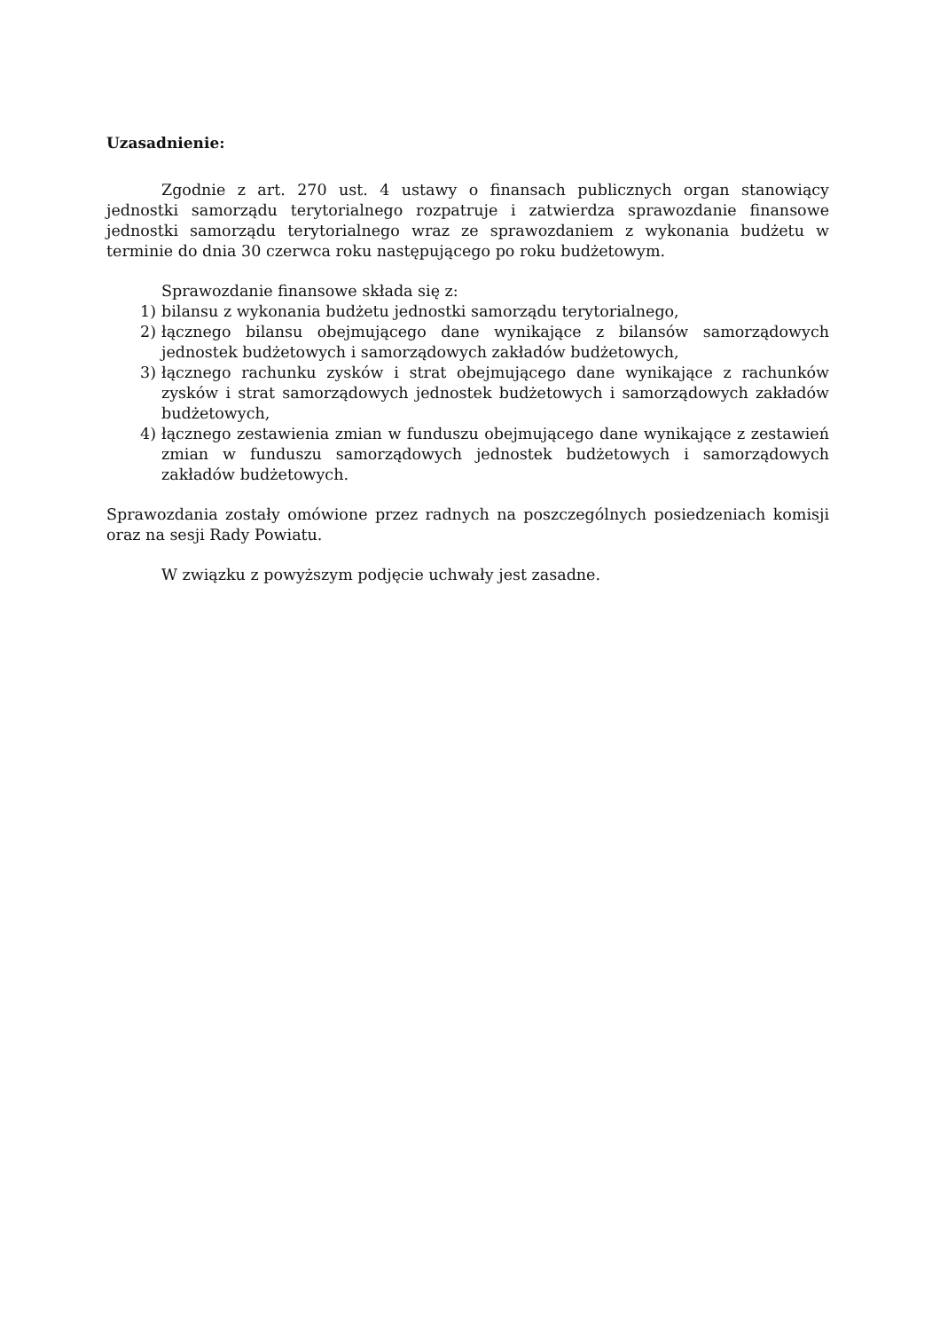Uzasadnienie:
Zgodnie z art. 270 ust. 4 ustawy o finansach publicznych organ stanowiący jednostki samorządu terytorialnego rozpatruje i zatwierdza sprawozdanie finansowe jednostki samorządu terytorialnego wraz ze sprawozdaniem z wykonania budżetu w terminie do dnia 30 czerwca roku następującego po roku budżetowym.
Sprawozdanie finansowe składa się z:
1) bilansu z wykonania budżetu jednostki samorządu terytorialnego,
2) łącznego bilansu obejmującego dane wynikające z bilansów samorządowych jednostek budżetowych i samorządowych zakładów budżetowych,
3) łącznego rachunku zysków i strat obejmującego dane wynikające z rachunków zysków i strat samorządowych jednostek budżetowych i samorządowych zakładów budżetowych,
4) łącznego zestawienia zmian w funduszu obejmującego dane wynikające z zestawień zmian w funduszu samorządowych jednostek budżetowych i samorządowych zakładów budżetowych.
Sprawozdania zostały omówione przez radnych na poszczególnych posiedzeniach komisji oraz na sesji Rady Powiatu.
W związku z powyższym podjęcie uchwały jest zasadne.